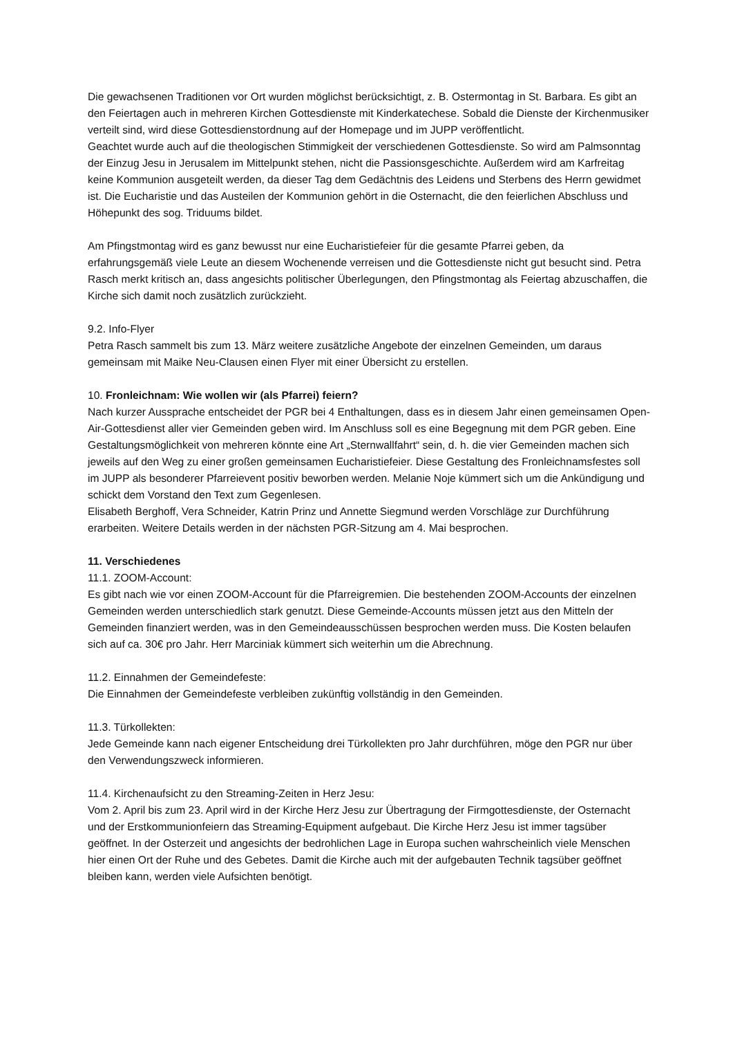Die gewachsenen Traditionen vor Ort wurden möglichst berücksichtigt, z. B. Ostermontag in St. Barbara. Es gibt an den Feiertagen auch in mehreren Kirchen Gottesdienste mit Kinderkatechese. Sobald die Dienste der Kirchenmusiker verteilt sind, wird diese Gottesdienstordnung auf der Homepage und im JUPP veröffentlicht.
Geachtet wurde auch auf die theologischen Stimmigkeit der verschiedenen Gottesdienste. So wird am Palmsonntag der Einzug Jesu in Jerusalem im Mittelpunkt stehen, nicht die Passionsgeschichte. Außerdem wird am Karfreitag keine Kommunion ausgeteilt werden, da dieser Tag dem Gedächtnis des Leidens und Sterbens des Herrn gewidmet ist. Die Eucharistie und das Austeilen der Kommunion gehört in die Osternacht, die den feierlichen Abschluss und Höhepunkt des sog. Triduums bildet.
Am Pfingstmontag wird es ganz bewusst nur eine Eucharistiefeier für die gesamte Pfarrei geben, da erfahrungsgemäß viele Leute an diesem Wochenende verreisen und die Gottesdienste nicht gut besucht sind. Petra Rasch merkt kritisch an, dass angesichts politischer Überlegungen, den Pfingstmontag als Feiertag abzuschaffen, die Kirche sich damit noch zusätzlich zurückzieht.
9.2. Info-Flyer
Petra Rasch sammelt bis zum 13. März weitere zusätzliche Angebote der einzelnen Gemeinden, um daraus gemeinsam mit Maike Neu-Clausen einen Flyer mit einer Übersicht zu erstellen.
10. Fronleichnam: Wie wollen wir (als Pfarrei) feiern?
Nach kurzer Aussprache entscheidet der PGR bei 4 Enthaltungen, dass es in diesem Jahr einen gemeinsamen Open-Air-Gottesdienst aller vier Gemeinden geben wird. Im Anschluss soll es eine Begegnung mit dem PGR geben. Eine Gestaltungsmöglichkeit von mehreren könnte eine Art „Sternwallfahrt“ sein, d. h. die vier Gemeinden machen sich jeweils auf den Weg zu einer großen gemeinsamen Eucharistiefeier. Diese Gestaltung des Fronleichnamsfestes soll im JUPP als besonderer Pfarreievent positiv beworben werden. Melanie Noje kümmert sich um die Ankündigung und schickt dem Vorstand den Text zum Gegenlesen.
Elisabeth Berghoff, Vera Schneider, Katrin Prinz und Annette Siegmund werden Vorschläge zur Durchführung erarbeiten. Weitere Details werden in der nächsten PGR-Sitzung am 4. Mai besprochen.
11. Verschiedenes
11.1. ZOOM-Account:
Es gibt nach wie vor einen ZOOM-Account für die Pfarreigremien. Die bestehenden ZOOM-Accounts der einzelnen Gemeinden werden unterschiedlich stark genutzt. Diese Gemeinde-Accounts müssen jetzt aus den Mitteln der Gemeinden finanziert werden, was in den Gemeindeausschüssen besprochen werden muss. Die Kosten belaufen sich auf ca. 30€ pro Jahr. Herr Marciniak kümmert sich weiterhin um die Abrechnung.
11.2. Einnahmen der Gemeindefeste:
Die Einnahmen der Gemeindefeste verbleiben zukünftig vollständig in den Gemeinden.
11.3. Türkollekten:
Jede Gemeinde kann nach eigener Entscheidung drei Türkollekten pro Jahr durchführen, möge den PGR nur über den Verwendungszweck informieren.
11.4. Kirchenaufsicht zu den Streaming-Zeiten in Herz Jesu:
Vom 2. April bis zum 23. April wird in der Kirche Herz Jesu zur Übertragung der Firmgottesdienste, der Osternacht und der Erstkommunionfeiern das Streaming-Equipment aufgebaut. Die Kirche Herz Jesu ist immer tagsüber geöffnet. In der Osterzeit und angesichts der bedrohlichen Lage in Europa suchen wahrscheinlich viele Menschen hier einen Ort der Ruhe und des Gebetes. Damit die Kirche auch mit der aufgebauten Technik tagsüber geöffnet bleiben kann, werden viele Aufsichten benötigt.